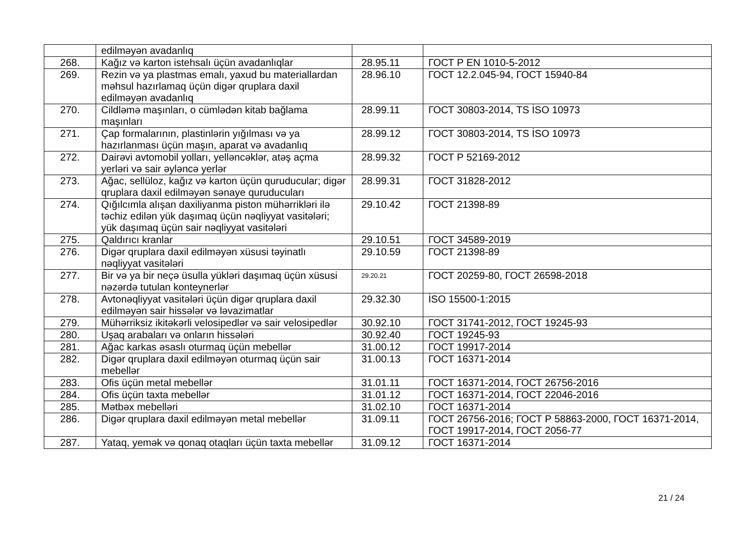| | edilməyən avadanlıq | | |
| 268. | Kağız və karton istehsalı üçün avadanlıqlar | 28.95.11 | ГОСТ Р EN 1010-5-2012 |
| 269. | Rezin və ya plastmas emalı, yaxud bu materiallardan məhsul hazırlamaq üçün digər qruplara daxil edilməyən avadanlıq | 28.96.10 | ГОСТ 12.2.045-94, ГОСТ 15940-84 |
| 270. | Cildləmə maşınları, o cümlədən kitab bağlama maşınları | 28.99.11 | ГОСТ 30803-2014, TS İSO 10973 |
| 271. | Çap formalarının, plastinlərin yığılması və ya hazırlanması üçün maşın, aparat və avadanlıq | 28.99.12 | ГОСТ 30803-2014, TS İSO 10973 |
| 272. | Dairəvi avtomobil yolları, yelləncəklər, atəş açma yerləri və sair əyləncə yerlər | 28.99.32 | ГОСТ Р 52169-2012 |
| 273. | Ağac, sellüloz, kağız və karton üçün quruducular; digər qruplara daxil edilməyən sənaye quruducuları | 28.99.31 | ГОСТ 31828-2012 |
| 274. | Qığılcımla alışan daxiliyanma piston mühərrikləri ilə təchiz edilən yük daşımaq üçün nəqliyyat vasitələri; yük daşımaq üçün sair nəqliyyat vasitələri | 29.10.42 | ГОСТ 21398-89 |
| 275. | Qaldırıcı kranlar | 29.10.51 | ГОСТ 34589-2019 |
| 276. | Digər qruplara daxil edilməyən xüsusi təyinatlı nəqliyyat vasitələri | 29.10.59 | ГОСТ 21398-89 |
| 277. | Bir və ya bir neçə üsulla yükləri daşımaq üçün xüsusi nəzərdə tutulan konteynerlər | 29.20.21 | ГОСТ 20259-80, ГОСТ 26598-2018 |
| 278. | Avtonəqliyyat vasitələri üçün digər qruplara daxil edilməyən sair hissələr və ləvazimatlar | 29.32.30 | İSO 15500-1:2015 |
| 279. | Mühərriksiz ikitəkərli velosipedlər və sair velosipedlər | 30.92.10 | ГОСТ 31741-2012, ГОСТ 19245-93 |
| 280. | Uşaq arabaları və onların hissələri | 30.92.40 | ГОСТ 19245-93 |
| 281. | Ağac karkas əsaslı oturmaq üçün mebellər | 31.00.12 | ГОСТ 19917-2014 |
| 282. | Digər qruplara daxil edilməyən oturmaq üçün sair mebellər | 31.00.13 | ГОСТ 16371-2014 |
| 283. | Ofis üçün metal mebellər | 31.01.11 | ГОСТ 16371-2014, ГОСТ 26756-2016 |
| 284. | Ofis üçün taxta mebellər | 31.01.12 | ГОСТ 16371-2014, ГОСТ 22046-2016 |
| 285. | Mətbəx mebelləri | 31.02.10 | ГОСТ 16371-2014 |
| 286. | Digər qruplara daxil edilməyən metal mebellər | 31.09.11 | ГОСТ 26756-2016; ГОСТ Р 58863-2000, ГОСТ 16371-2014, ГОСТ 19917-2014, ГОСТ 2056-77 |
| 287. | Yataq, yemək və qonaq otaqları üçün taxta mebellər | 31.09.12 | ГОСТ 16371-2014 |
21 / 24